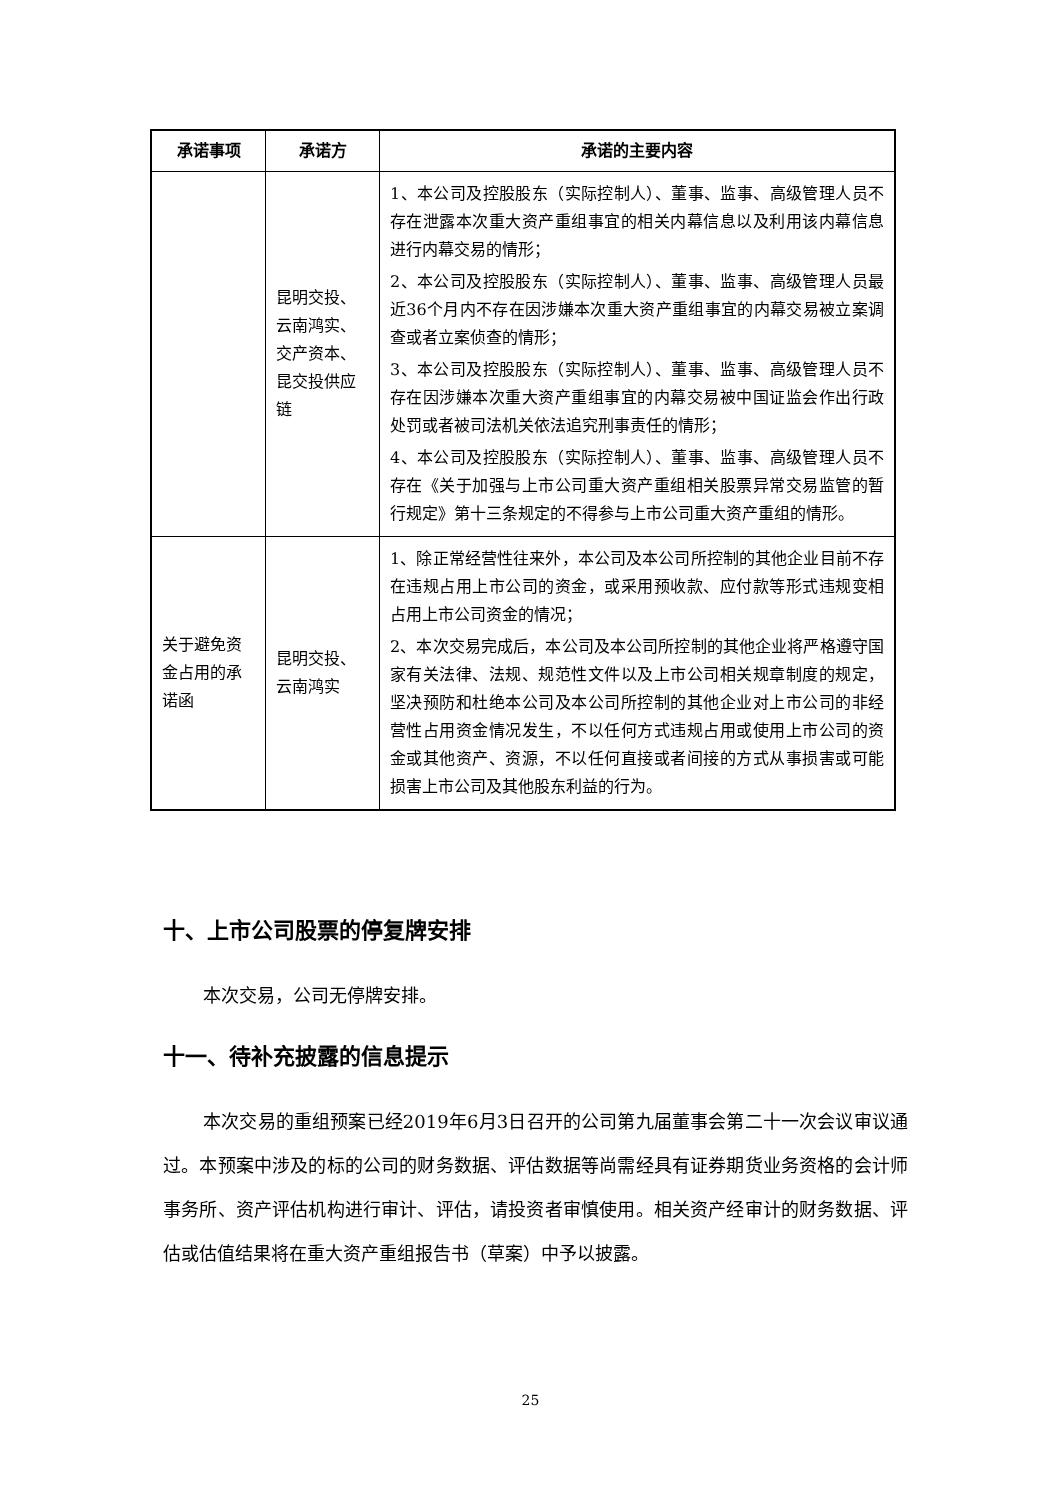| 承诺事项 | 承诺方 | 承诺的主要内容 |
| --- | --- | --- |
| | 昆明交投、云南鸿实、交产资本、昆交投供应链 | 1、本公司及控股股东（实际控制人）、董事、监事、高级管理人员不存在泄露本次重大资产重组事宜的相关内幕信息以及利用该内幕信息进行内幕交易的情形； 2、本公司及控股股东（实际控制人）、董事、监事、高级管理人员最近36个月内不存在因涉嫌本次重大资产重组事宜的内幕交易被立案调查或者立案侦查的情形； 3、本公司及控股股东（实际控制人）、董事、监事、高级管理人员不存在因涉嫌本次重大资产重组事宜的内幕交易被中国证监会作出行政处罚或者被司法机关依法追究刑事责任的情形； 4、本公司及控股股东（实际控制人）、董事、监事、高级管理人员不存在《关于加强与上市公司重大资产重组相关股票异常交易监管的暂行规定》第十三条规定的不得参与上市公司重大资产重组的情形。 |
| 关于避免资金占用的承诺函 | 昆明交投、云南鸿实 | 1、除正常经营性往来外，本公司及本公司所控制的其他企业目前不存在违规占用上市公司的资金，或采用预收款、应付款等形式违规变相占用上市公司资金的情况； 2、本次交易完成后，本公司及本公司所控制的其他企业将严格遵守国家有关法律、法规、规范性文件以及上市公司相关规章制度的规定，坚决预防和杜绝本公司及本公司所控制的其他企业对上市公司的非经营性占用资金情况发生，不以任何方式违规占用或使用上市公司的资金或其他资产、资源，不以任何直接或者间接的方式从事损害或可能损害上市公司及其他股东利益的行为。 |
十、上市公司股票的停复牌安排
本次交易，公司无停牌安排。
十一、待补充披露的信息提示
本次交易的重组预案已经2019年6月3日召开的公司第九届董事会第二十一次会议审议通过。本预案中涉及的标的公司的财务数据、评估数据等尚需经具有证券期货业务资格的会计师事务所、资产评估机构进行审计、评估，请投资者审慎使用。相关资产经审计的财务数据、评估或估值结果将在重大资产重组报告书（草案）中予以披露。
25